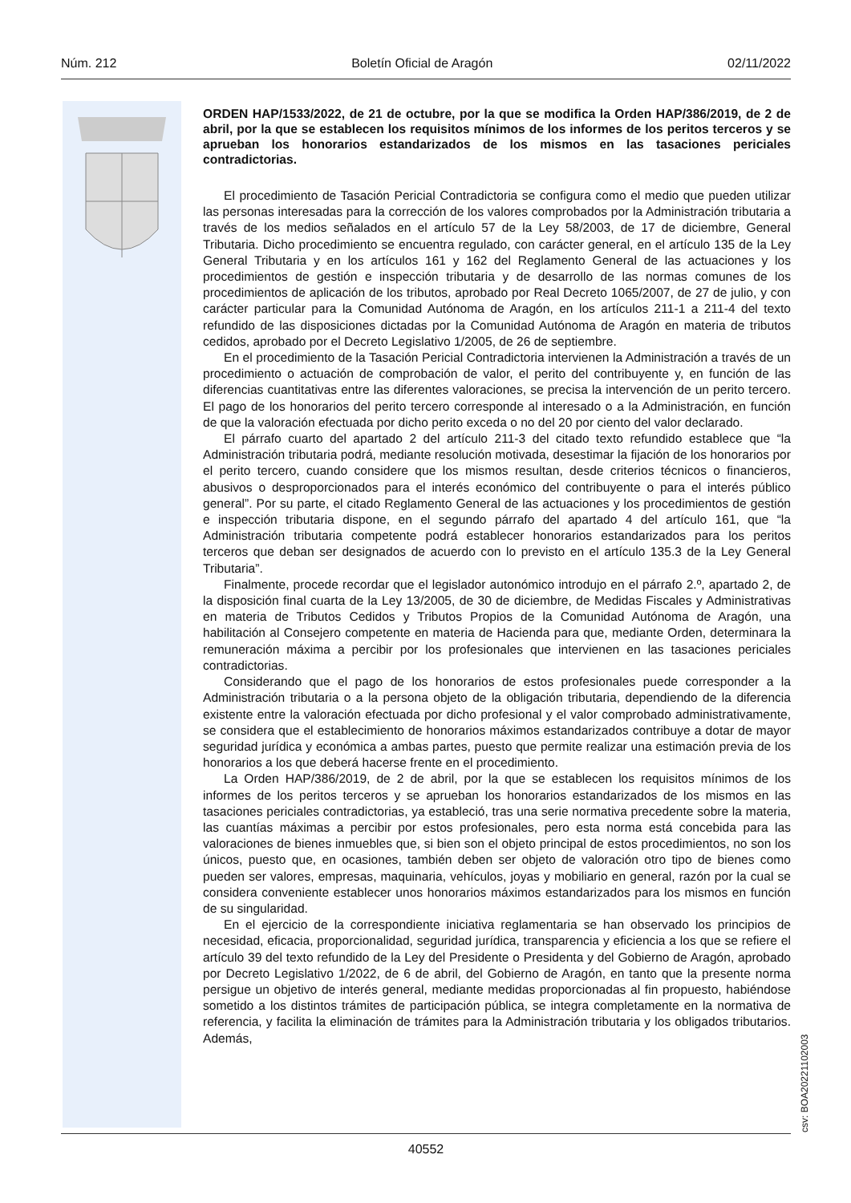Núm. 212 Boletín Oficial de Aragón 02/11/2022
ORDEN HAP/1533/2022, de 21 de octubre, por la que se modifica la Orden HAP/386/2019, de 2 de abril, por la que se establecen los requisitos mínimos de los informes de los peritos terceros y se aprueban los honorarios estandarizados de los mismos en las tasaciones periciales contradictorias.
El procedimiento de Tasación Pericial Contradictoria se configura como el medio que pueden utilizar las personas interesadas para la corrección de los valores comprobados por la Administración tributaria a través de los medios señalados en el artículo 57 de la Ley 58/2003, de 17 de diciembre, General Tributaria. Dicho procedimiento se encuentra regulado, con carácter general, en el artículo 135 de la Ley General Tributaria y en los artículos 161 y 162 del Reglamento General de las actuaciones y los procedimientos de gestión e inspección tributaria y de desarrollo de las normas comunes de los procedimientos de aplicación de los tributos, aprobado por Real Decreto 1065/2007, de 27 de julio, y con carácter particular para la Comunidad Autónoma de Aragón, en los artículos 211-1 a 211-4 del texto refundido de las disposiciones dictadas por la Comunidad Autónoma de Aragón en materia de tributos cedidos, aprobado por el Decreto Legislativo 1/2005, de 26 de septiembre.
En el procedimiento de la Tasación Pericial Contradictoria intervienen la Administración a través de un procedimiento o actuación de comprobación de valor, el perito del contribuyente y, en función de las diferencias cuantitativas entre las diferentes valoraciones, se precisa la intervención de un perito tercero. El pago de los honorarios del perito tercero corresponde al interesado o a la Administración, en función de que la valoración efectuada por dicho perito exceda o no del 20 por ciento del valor declarado.
El párrafo cuarto del apartado 2 del artículo 211-3 del citado texto refundido establece que “la Administración tributaria podrá, mediante resolución motivada, desestimar la fijación de los honorarios por el perito tercero, cuando considere que los mismos resultan, desde criterios técnicos o financieros, abusivos o desproporcionados para el interés económico del contribuyente o para el interés público general”. Por su parte, el citado Reglamento General de las actuaciones y los procedimientos de gestión e inspección tributaria dispone, en el segundo párrafo del apartado 4 del artículo 161, que “la Administración tributaria competente podrá establecer honorarios estandarizados para los peritos terceros que deban ser designados de acuerdo con lo previsto en el artículo 135.3 de la Ley General Tributaria”.
Finalmente, procede recordar que el legislador autonómico introdujo en el párrafo 2.º, apartado 2, de la disposición final cuarta de la Ley 13/2005, de 30 de diciembre, de Medidas Fiscales y Administrativas en materia de Tributos Cedidos y Tributos Propios de la Comunidad Autónoma de Aragón, una habilitación al Consejero competente en materia de Hacienda para que, mediante Orden, determinara la remuneración máxima a percibir por los profesionales que intervienen en las tasaciones periciales contradictorias.
Considerando que el pago de los honorarios de estos profesionales puede corresponder a la Administración tributaria o a la persona objeto de la obligación tributaria, dependiendo de la diferencia existente entre la valoración efectuada por dicho profesional y el valor comprobado administrativamente, se considera que el establecimiento de honorarios máximos estandarizados contribuye a dotar de mayor seguridad jurídica y económica a ambas partes, puesto que permite realizar una estimación previa de los honorarios a los que deberá hacerse frente en el procedimiento.
La Orden HAP/386/2019, de 2 de abril, por la que se establecen los requisitos mínimos de los informes de los peritos terceros y se aprueban los honorarios estandarizados de los mismos en las tasaciones periciales contradictorias, ya estableció, tras una serie normativa precedente sobre la materia, las cuantías máximas a percibir por estos profesionales, pero esta norma está concebida para las valoraciones de bienes inmuebles que, si bien son el objeto principal de estos procedimientos, no son los únicos, puesto que, en ocasiones, también deben ser objeto de valoración otro tipo de bienes como pueden ser valores, empresas, maquinaria, vehículos, joyas y mobiliario en general, razón por la cual se considera conveniente establecer unos honorarios máximos estandarizados para los mismos en función de su singularidad.
En el ejercicio de la correspondiente iniciativa reglamentaria se han observado los principios de necesidad, eficacia, proporcionalidad, seguridad jurídica, transparencia y eficiencia a los que se refiere el artículo 39 del texto refundido de la Ley del Presidente o Presidenta y del Gobierno de Aragón, aprobado por Decreto Legislativo 1/2022, de 6 de abril, del Gobierno de Aragón, en tanto que la presente norma persigue un objetivo de interés general, mediante medidas proporcionadas al fin propuesto, habiéndose sometido a los distintos trámites de participación pública, se integra completamente en la normativa de referencia, y facilita la eliminación de trámites para la Administración tributaria y los obligados tributarios. Además,
csv: BOA20221102003
40552